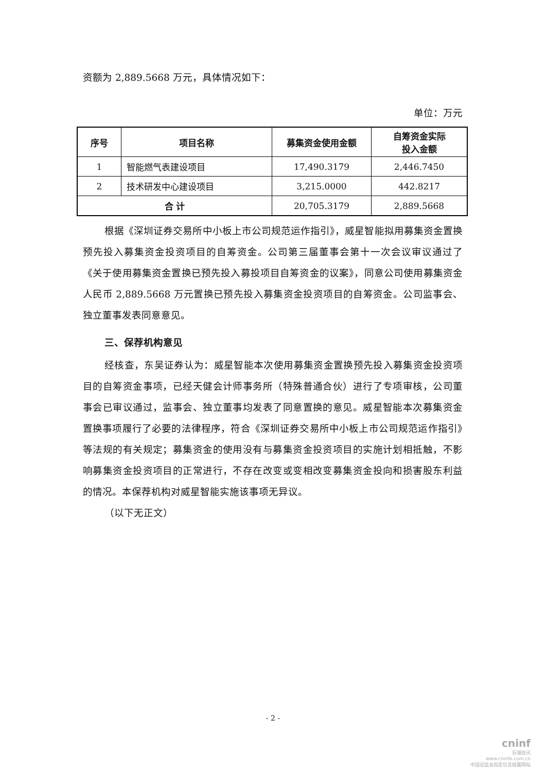资额为 2,889.5668 万元，具体情况如下：
单位：万元
| 序号 | 项目名称 | 募集资金使用金额 | 自筹资金实际 投入金额 |
| --- | --- | --- | --- |
| 1 | 智能燃气表建设项目 | 17,490.3179 | 2,446.7450 |
| 2 | 技术研发中心建设项目 | 3,215.0000 | 442.8217 |
| 合 计 | | 20,705.3179 | 2,889.5668 |
根据《深圳证券交易所中小板上市公司规范运作指引》，威星智能拟用募集资金置换预先投入募集资金投资项目的自筹资金。公司第三届董事会第十一次会议审议通过了《关于使用募集资金置换已预先投入募投项目自筹资金的议案》，同意公司使用募集资金人民币 2,889.5668 万元置换已预先投入募集资金投资项目的自筹资金。公司监事会、独立董事发表同意意见。
三、保荐机构意见
经核查，东吴证券认为：威星智能本次使用募集资金置换预先投入募集资金投资项目的自筹资金事项，已经天健会计师事务所（特殊普通合伙）进行了专项审核，公司董事会已审议通过，监事会、独立董事均发表了同意置换的意见。威星智能本次募集资金置换事项履行了必要的法律程序，符合《深圳证券交易所中小板上市公司规范运作指引》等法规的有关规定；募集资金的使用没有与募集资金投资项目的实施计划相抵触，不影响募集资金投资项目的正常进行，不存在改变或变相改变募集资金投向和损害股东利益的情况。本保荐机构对威星智能实施该事项无异议。
（以下无正文）
- 2 -
cninf
巨潮资讯
www.cninfo.com.cn
中国证监会指定信息披露网站